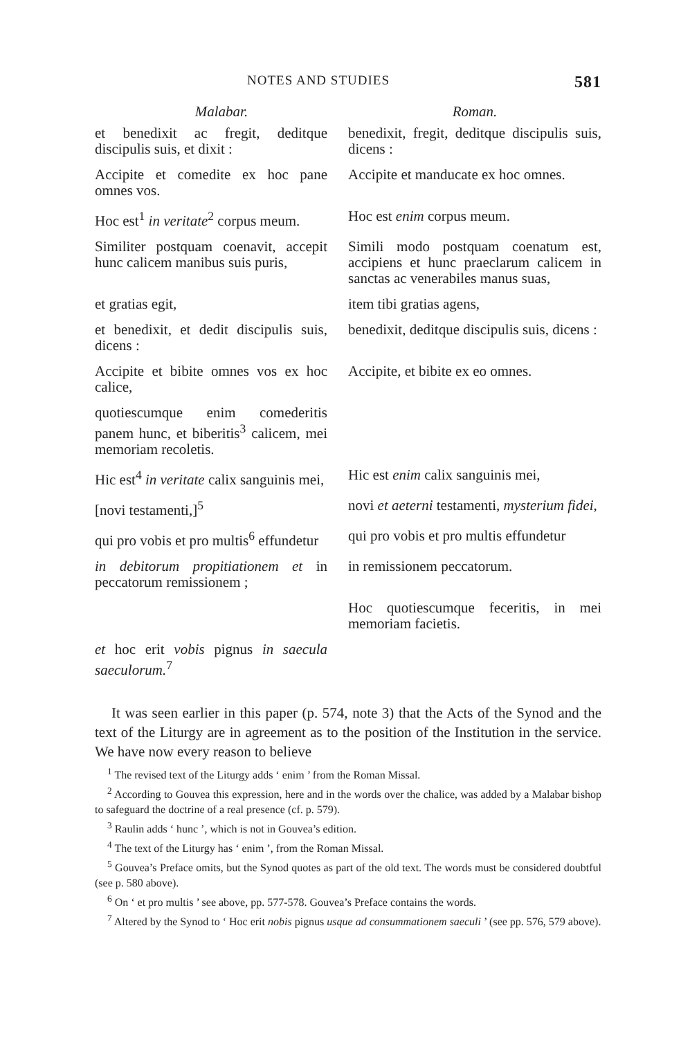NOTES AND STUDIES 581
| Malabar. | Roman. |
| --- | --- |
| et benedixit ac fregit, deditque discipulis suis, et dixit : | benedixit, fregit, deditque discipulis suis, dicens : |
| Accipite et comedite ex hoc pane omnes vos. | Accipite et manducate ex hoc omnes. |
| Hoc est<sup>1</sup> in veritate<sup>2</sup> corpus meum. | Hoc est enim corpus meum. |
| Similiter postquam coenavit, accepit hunc calicem manibus suis puris, | Simili modo postquam coenatum est, accipiens et hunc praeclarum calicem in sanctas ac venerabiles manus suas, |
| et gratias egit, | item tibi gratias agens, |
| et benedixit, et dedit discipulis suis, dicens : | benedixit, deditque discipulis suis, dicens : |
| Accipite et bibite omnes vos ex hoc calice, | Accipite, et bibite ex eo omnes. |
| quotiescumque enim comederitis panem hunc, et biberitis<sup>3</sup> calicem, mei memoriam recoletis. | |
| Hic est<sup>4</sup> in veritate calix sanguinis mei, | Hic est enim calix sanguinis mei, |
| [novi testamenti,]<sup>5</sup> | novi et aeterni testamenti, mysterium fidei, |
| qui pro vobis et pro multis<sup>6</sup> effundetur | qui pro vobis et pro multis effundetur |
| in debitorum propitiationem et in peccatorum remissionem ; | in remissionem peccatorum. |
| | Hoc quotiescumque feceritis, in mei memoriam facietis. |
| et hoc erit vobis pignus in saecula saeculorum.<sup>7</sup> | |
It was seen earlier in this paper (p. 574, note 3) that the Acts of the Synod and the text of the Liturgy are in agreement as to the position of the Institution in the service. We have now every reason to believe
<sup>1</sup> The revised text of the Liturgy adds ‘ enim ’ from the Roman Missal.
<sup>2</sup> According to Gouvea this expression, here and in the words over the chalice, was added by a Malabar bishop to safeguard the doctrine of a real presence (cf. p. 579).
<sup>3</sup> Raulin adds ‘ hunc ’, which is not in Gouvea’s edition.
<sup>4</sup> The text of the Liturgy has ‘ enim ’, from the Roman Missal.
<sup>5</sup> Gouvea’s Preface omits, but the Synod quotes as part of the old text. The words must be considered doubtful (see p. 580 above).
<sup>6</sup> On ‘ et pro multis ’ see above, pp. 577-578. Gouvea’s Preface contains the words.
<sup>7</sup> Altered by the Synod to ‘ Hoc erit nobis pignus usque ad consummationem saeculi ’ (see pp. 576, 579 above).